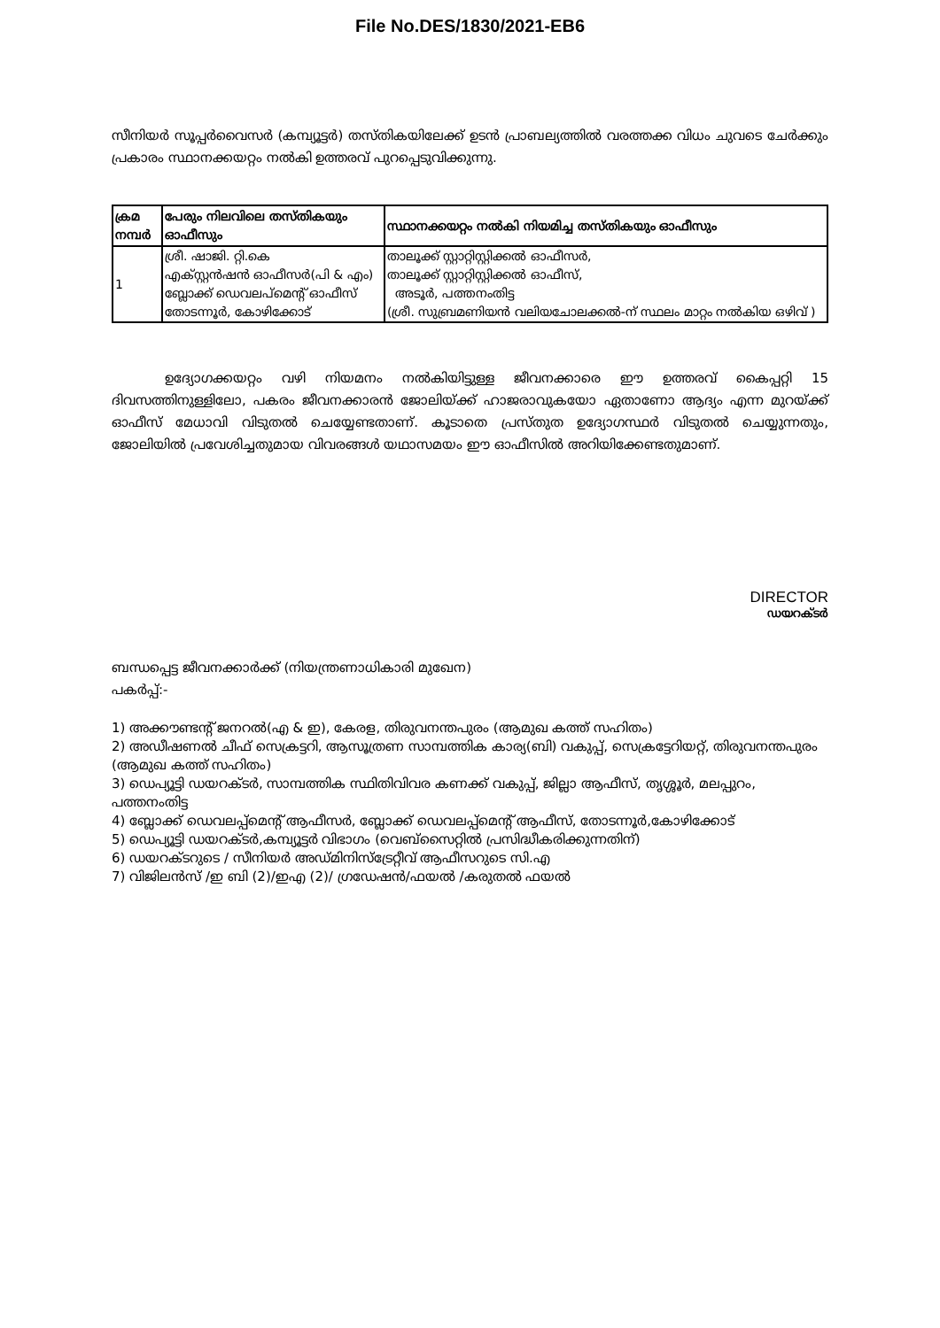File No.DES/1830/2021-EB6
സീനിയർ സൂപ്പർവൈസർ (കമ്പ്യൂട്ടർ) തസ്തികയിലേക്ക് ഉടൻ പ്രാബല്യത്തിൽ വരത്തക്ക വിധം ചുവടെ ചേർക്കും പ്രകാരം സ്ഥാനക്കയറ്റം നൽകി ഉത്തരവ് പുറപ്പെടുവിക്കുന്നു.
| ക്രമ നമ്പർ | പേരും നിലവിലെ തസ്തികയും ഓഫീസും | സ്ഥാനക്കയറ്റം നൽകി നിയമിച്ച തസ്തികയും ഓഫീസും |
| --- | --- | --- |
| 1 | ശ്രീ. ഷാജി. റ്റി.കെ എക്സ്റ്റൻഷൻ ഓഫീസർ(പി & എം) ബ്ലോക്ക് ഡെവലപ്മെന്റ് ഓഫീസ് തോടന്നൂർ, കോഴിക്കോട് | താലൂക്ക് സ്റ്റാറ്റിസ്റ്റിക്കൽ ഓഫീസർ, താലൂക്ക് സ്റ്റാറ്റിസ്റ്റിക്കൽ ഓഫീസ്, അടൂർ, പത്തനംതിട്ട (ശ്രീ. സുബ്രമണിയൻ വലിയചോലക്കൽ-ന് സ്ഥലം മാറ്റം നൽകിയ ഒഴിവ് ) |
ഉദ്യോഗക്കയറ്റം വഴി നിയമനം നൽകിയിട്ടുള്ള ജീവനക്കാരെ ഈ ഉത്തരവ് കൈപ്പറ്റി 15 ദിവസത്തിനുള്ളിലോ, പകരം ജീവനക്കാരൻ ജോലിയ്ക്ക് ഹാജരാവുകയോ ഏതാണോ ആദ്യം എന്ന മുറയ്ക്ക് ഓഫീസ് മേധാവി വിടുതൽ ചെയ്യേണ്ടതാണ്. കൂടാതെ പ്രസ്തുത ഉദ്യോഗസ്ഥർ വിടുതൽ ചെയ്യുന്നതും, ജോലിയിൽ പ്രവേശിച്ചതുമായ വിവരങ്ങൾ യഥാസമയം ഈ ഓഫീസിൽ അറിയിക്കേണ്ടതുമാണ്.
DIRECTOR
ഡയറക്ടർ
ബന്ധപ്പെട്ട ജീവനക്കാർക്ക് (നിയന്ത്രണാധികാരി മുഖേന)
പകർപ്പ്:-
1) അക്കൗണ്ടന്റ് ജനറൽ(എ & ഇ), കേരള, തിരുവനന്തപുരം (ആമുഖ കത്ത് സഹിതം)
2) അഡീഷണൽ ചീഫ് സെക്രട്ടറി, ആസൂത്രണ സാമ്പത്തിക കാര്യ(ബി) വകുപ്പ്, സെക്രട്ടേറിയറ്റ്, തിരുവനന്തപുരം (ആമുഖ കത്ത് സഹിതം)
3) ഡെപ്യൂട്ടി ഡയറക്ടർ, സാമ്പത്തിക സ്ഥിതിവിവര കണക്ക് വകുപ്പ്, ജില്ലാ ആഫീസ്, തൃശ്ശൂർ, മലപ്പുറം, പത്തനംതിട്ട
4) ബ്ലോക്ക് ഡെവലപ്പ്മെന്റ് ആഫീസർ, ബ്ലോക്ക് ഡെവലപ്പ്മെന്റ് ആഫീസ്, തോടന്നൂർ,കോഴിക്കോട്
5) ഡെപ്യൂട്ടി ഡയറക്ടർ,കമ്പ്യൂട്ടർ വിഭാഗം (വെബ്സൈറ്റിൽ പ്രസിദ്ധീകരിക്കുന്നതിന്)
6) ഡയറക്ടറുടെ / സീനിയർ അഡ്മിനിസ്ട്രേറ്റീവ് ആഫീസറുടെ സി.എ
7) വിജിലൻസ് /ഇ ബി (2)/ഇഎ (2)/ ഗ്രഡേഷൻ/ഫയൽ /കരുതൽ ഫയൽ